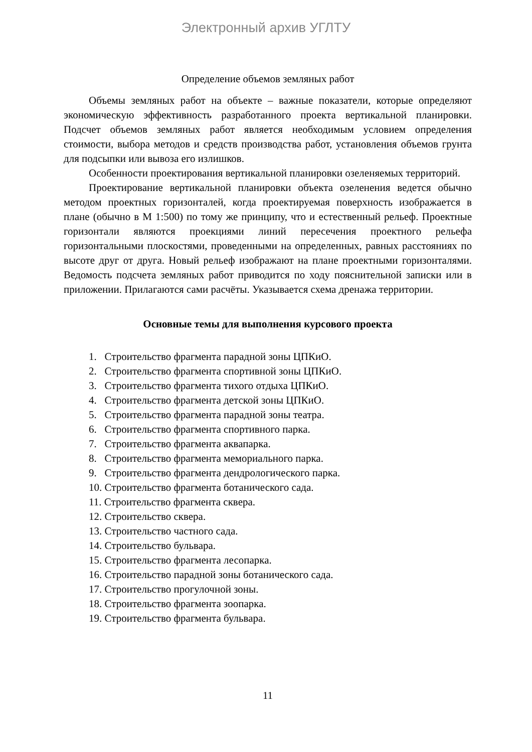Электронный архив УГЛТУ
Определение объемов земляных работ
Объемы земляных работ на объекте – важные показатели, которые определяют экономическую эффективность разработанного проекта вертикальной планировки. Подсчет объемов земляных работ является необходимым условием определения стоимости, выбора методов и средств производства работ, установления объемов грунта для подсыпки или вывоза его излишков.
Особенности проектирования вертикальной планировки озеленяемых территорий.
Проектирование вертикальной планировки объекта озеленения ведется обычно методом проектных горизонталей, когда проектируемая поверхность изображается в плане (обычно в М 1:500) по тому же принципу, что и естественный рельеф. Проектные горизонтали являются проекциями линий пересечения проектного рельефа горизонтальными плоскостями, проведенными на определенных, равных расстояниях по высоте друг от друга. Новый рельеф изображают на плане проектными горизонталями. Ведомость подсчета земляных работ приводится по ходу пояснительной записки или в приложении. Прилагаются сами расчёты. Указывается схема дренажа территории.
Основные темы для выполнения курсового проекта
1. Строительство фрагмента парадной зоны ЦПКиО.
2. Строительство фрагмента спортивной зоны ЦПКиО.
3. Строительство фрагмента тихого отдыха ЦПКиО.
4. Строительство фрагмента детской зоны ЦПКиО.
5. Строительство фрагмента парадной зоны театра.
6. Строительство фрагмента спортивного парка.
7. Строительство фрагмента аквапарка.
8. Строительство фрагмента мемориального парка.
9. Строительство фрагмента дендрологического парка.
10. Строительство фрагмента ботанического сада.
11. Строительство фрагмента сквера.
12. Строительство сквера.
13. Строительство частного сада.
14. Строительство бульвара.
15. Строительство фрагмента лесопарка.
16. Строительство парадной зоны ботанического сада.
17. Строительство прогулочной зоны.
18. Строительство фрагмента зоопарка.
19. Строительство фрагмента бульвара.
11